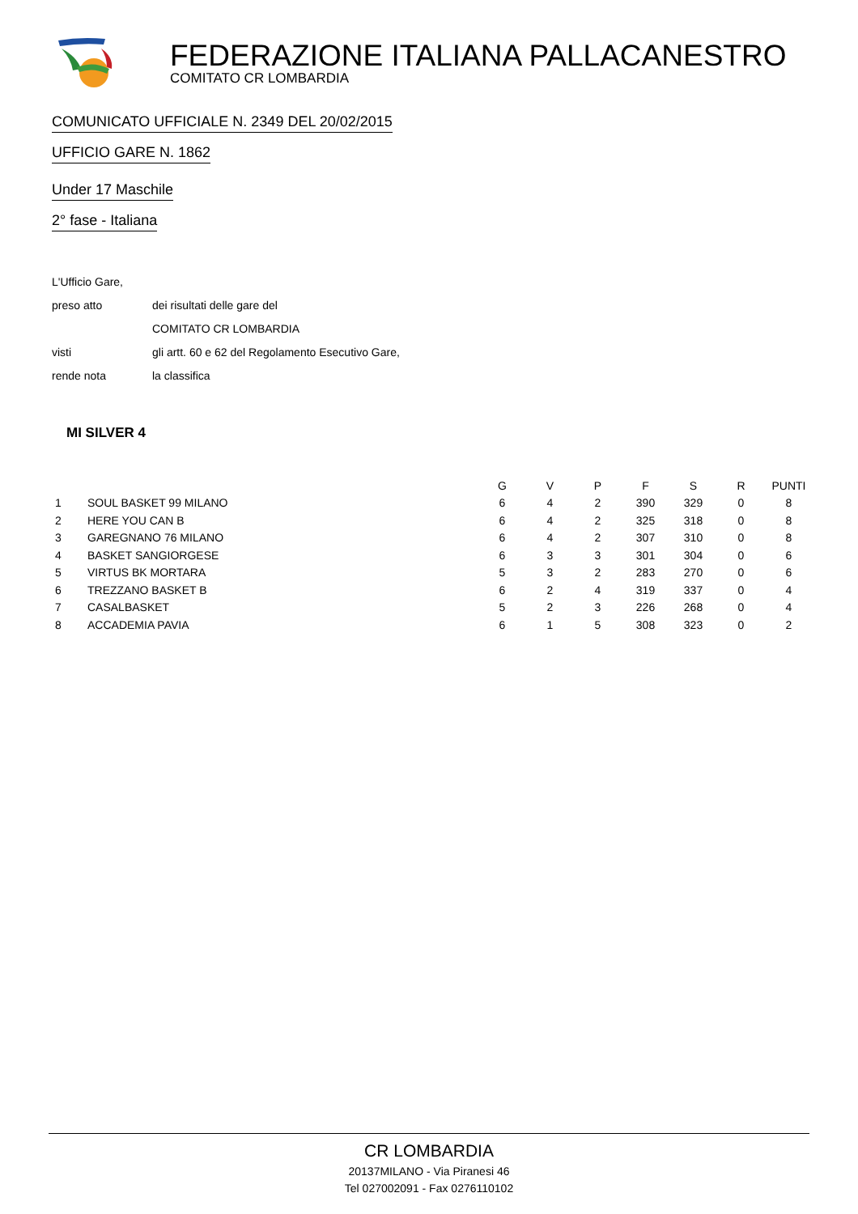FEDERAZIONE ITALIANA PALLACANESTRO
COMITATO CR LOMBARDIA
COMUNICATO UFFICIALE N. 2349 DEL 20/02/2015
UFFICIO GARE N. 1862
Under 17 Maschile
2° fase - Italiana
L'Ufficio Gare,
preso atto dei risultati delle gare del
COMITATO CR LOMBARDIA
visti gli artt. 60 e 62 del Regolamento Esecutivo Gare,
rende nota la classifica
MI SILVER 4
| | | G | V | P | F | S | R | PUNTI |
| --- | --- | --- | --- | --- | --- | --- | --- | --- |
| 1 | SOUL BASKET 99 MILANO | 6 | 4 | 2 | 390 | 329 | 0 | 8 |
| 2 | HERE YOU CAN B | 6 | 4 | 2 | 325 | 318 | 0 | 8 |
| 3 | GAREGNANO 76 MILANO | 6 | 4 | 2 | 307 | 310 | 0 | 8 |
| 4 | BASKET SANGIORGESE | 6 | 3 | 3 | 301 | 304 | 0 | 6 |
| 5 | VIRTUS BK MORTARA | 5 | 3 | 2 | 283 | 270 | 0 | 6 |
| 6 | TREZZANO BASKET B | 6 | 2 | 4 | 319 | 337 | 0 | 4 |
| 7 | CASALBASKET | 5 | 2 | 3 | 226 | 268 | 0 | 4 |
| 8 | ACCADEMIA PAVIA | 6 | 1 | 5 | 308 | 323 | 0 | 2 |
CR LOMBARDIA
20137MILANO - Via Piranesi 46
Tel 027002091 - Fax 0276110102